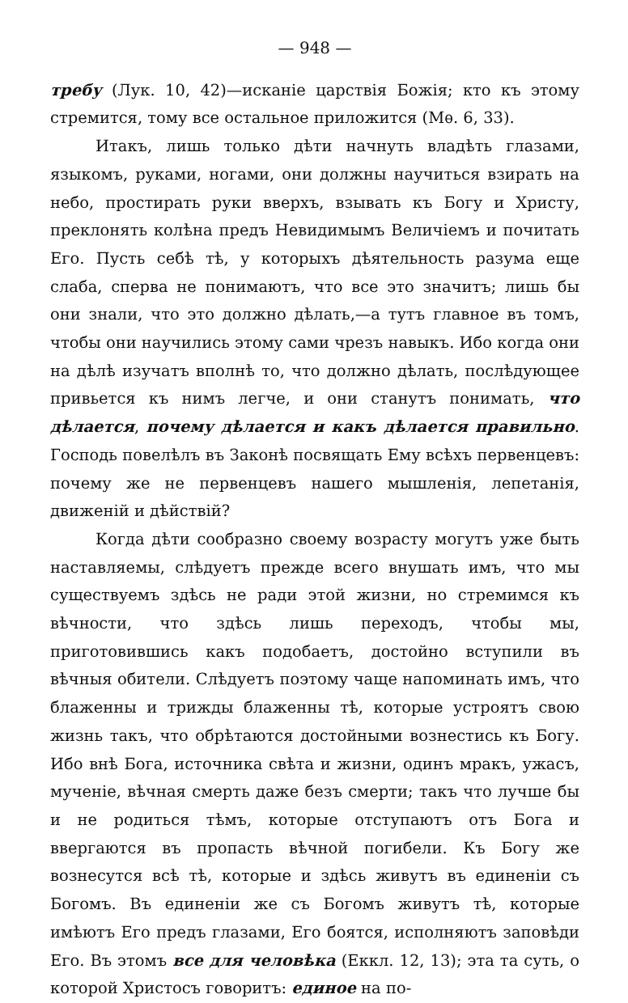— 948 —
требу (Лук. 10, 42)—исканіе царствія Божія; кто къ этому стремится, тому все остальное приложится (Мѳ. 6, 33).
Итакъ, лишь только дѣти начнуть владѣть глазами, языкомъ, руками, ногами, они должны научиться взирать на небо, простирать руки вверхъ, взывать къ Богу и Христу, преклонять колѣна предъ Невидимымъ Величіемъ и почитать Его. Пусть себѣ тѣ, у которыхъ дѣятельность разума еще слаба, сперва не понимаютъ, что все это значитъ; лишь бы они знали, что это должно дѣлать,—а тутъ главное въ томъ, чтобы они научились этому сами чрезъ навыкъ. Ибо когда они на дѣлѣ изучатъ вполнѣ то, что должно дѣлать, послѣдующее привьется къ нимъ легче, и они станутъ понимать, что дѣлается, почему дѣлается и какъ дѣлается правильно. Господь повелѣлъ въ Законѣ посвящать Ему всѣхъ первенцевъ: почему же не первенцевъ нашего мышленія, лепетанія, движеній и дѣйствій?
Когда дѣти сообразно своему возрасту могутъ уже быть наставляемы, слѣдуетъ прежде всего внушать имъ, что мы существуемъ здѣсь не ради этой жизни, но стремимся къ вѣчности, что здѣсь лишь переходъ, чтобы мы, приготовившись какъ подобаетъ, достойно вступили въ вѣчныя обители. Слѣдуетъ поэтому чаще напоминать имъ, что блаженны и трижды блаженны тѣ, которые устроятъ свою жизнь такъ, что обрѣтаются достойными вознестись къ Богу. Ибо внѣ Бога, источника свѣта и жизни, одинъ мракъ, ужасъ, мученіе, вѣчная смерть даже безъ смерти; такъ что лучше бы и не родиться тѣмъ, которые отступаютъ отъ Бога и ввергаются въ пропасть вѣчной погибели. Къ Богу же вознесутся всѣ тѣ, которые и здѣсь живутъ въ единеніи съ Богомъ. Въ единеніи же съ Богомъ живутъ тѣ, которые имѣютъ Его предъ глазами, Его боятся, исполняютъ заповѣди Его. Въ этомъ все для человѣка (Еккл. 12, 13); эта та суть, о которой Христосъ говоритъ: единое на по-